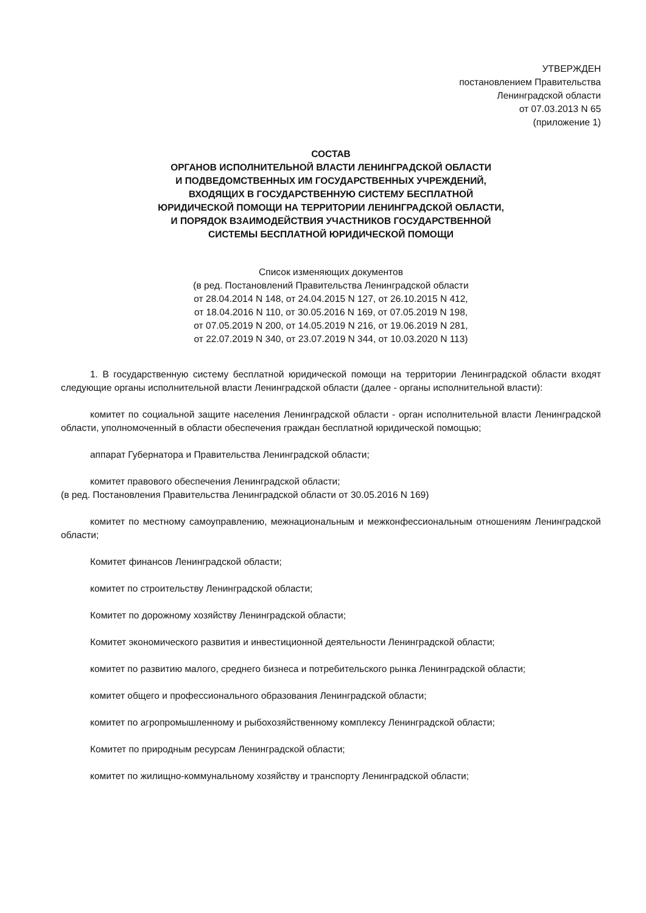УТВЕРЖДЕН
постановлением Правительства
Ленинградской области
от 07.03.2013 N 65
(приложение 1)
СОСТАВ
ОРГАНОВ ИСПОЛНИТЕЛЬНОЙ ВЛАСТИ ЛЕНИНГРАДСКОЙ ОБЛАСТИ
И ПОДВЕДОМСТВЕННЫХ ИМ ГОСУДАРСТВЕННЫХ УЧРЕЖДЕНИЙ,
ВХОДЯЩИХ В ГОСУДАРСТВЕННУЮ СИСТЕМУ БЕСПЛАТНОЙ
ЮРИДИЧЕСКОЙ ПОМОЩИ НА ТЕРРИТОРИИ ЛЕНИНГРАДСКОЙ ОБЛАСТИ,
И ПОРЯДОК ВЗАИМОДЕЙСТВИЯ УЧАСТНИКОВ ГОСУДАРСТВЕННОЙ
СИСТЕМЫ БЕСПЛАТНОЙ ЮРИДИЧЕСКОЙ ПОМОЩИ
Список изменяющих документов
(в ред. Постановлений Правительства Ленинградской области
от 28.04.2014 N 148, от 24.04.2015 N 127, от 26.10.2015 N 412,
от 18.04.2016 N 110, от 30.05.2016 N 169, от 07.05.2019 N 198,
от 07.05.2019 N 200, от 14.05.2019 N 216, от 19.06.2019 N 281,
от 22.07.2019 N 340, от 23.07.2019 N 344, от 10.03.2020 N 113)
1. В государственную систему бесплатной юридической помощи на территории Ленинградской области входят следующие органы исполнительной власти Ленинградской области (далее - органы исполнительной власти):
комитет по социальной защите населения Ленинградской области - орган исполнительной власти Ленинградской области, уполномоченный в области обеспечения граждан бесплатной юридической помощью;
аппарат Губернатора и Правительства Ленинградской области;
комитет правового обеспечения Ленинградской области;
(в ред. Постановления Правительства Ленинградской области от 30.05.2016 N 169)
комитет по местному самоуправлению, межнациональным и межконфессиональным отношениям Ленинградской области;
Комитет финансов Ленинградской области;
комитет по строительству Ленинградской области;
Комитет по дорожному хозяйству Ленинградской области;
Комитет экономического развития и инвестиционной деятельности Ленинградской области;
комитет по развитию малого, среднего бизнеса и потребительского рынка Ленинградской области;
комитет общего и профессионального образования Ленинградской области;
комитет по агропромышленному и рыбохозяйственному комплексу Ленинградской области;
Комитет по природным ресурсам Ленинградской области;
комитет по жилищно-коммунальному хозяйству и транспорту Ленинградской области;